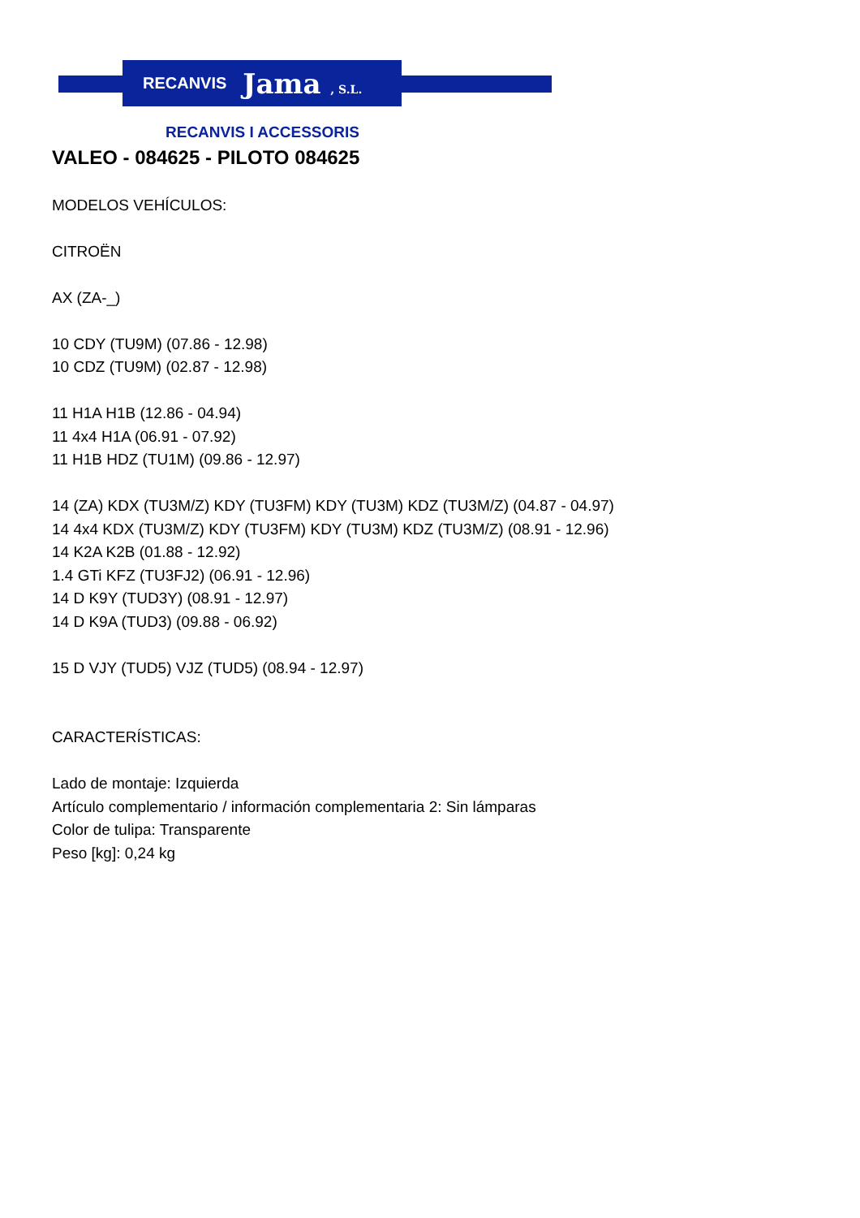RECANVIS Jama , S.L.
RECANVIS I ACCESSORIS
VALEO - 084625 - PILOTO 084625
MODELOS VEHÍCULOS:
CITROËN
AX (ZA-_)
10 CDY (TU9M) (07.86 - 12.98)
10 CDZ (TU9M) (02.87 - 12.98)
11 H1A H1B (12.86 - 04.94)
11 4x4 H1A (06.91 - 07.92)
11 H1B HDZ (TU1M) (09.86 - 12.97)
14 (ZA) KDX (TU3M/Z) KDY (TU3FM) KDY (TU3M) KDZ (TU3M/Z) (04.87 - 04.97)
14 4x4 KDX (TU3M/Z) KDY (TU3FM) KDY (TU3M) KDZ (TU3M/Z) (08.91 - 12.96)
14 K2A K2B (01.88 - 12.92)
1.4 GTi KFZ (TU3FJ2) (06.91 - 12.96)
14 D K9Y (TUD3Y) (08.91 - 12.97)
14 D K9A (TUD3) (09.88 - 06.92)
15 D VJY (TUD5) VJZ (TUD5) (08.94 - 12.97)
CARACTERÍSTICAS:
Lado de montaje: Izquierda
Artículo complementario / información complementaria 2: Sin lámparas
Color de tulipa: Transparente
Peso [kg]: 0,24 kg